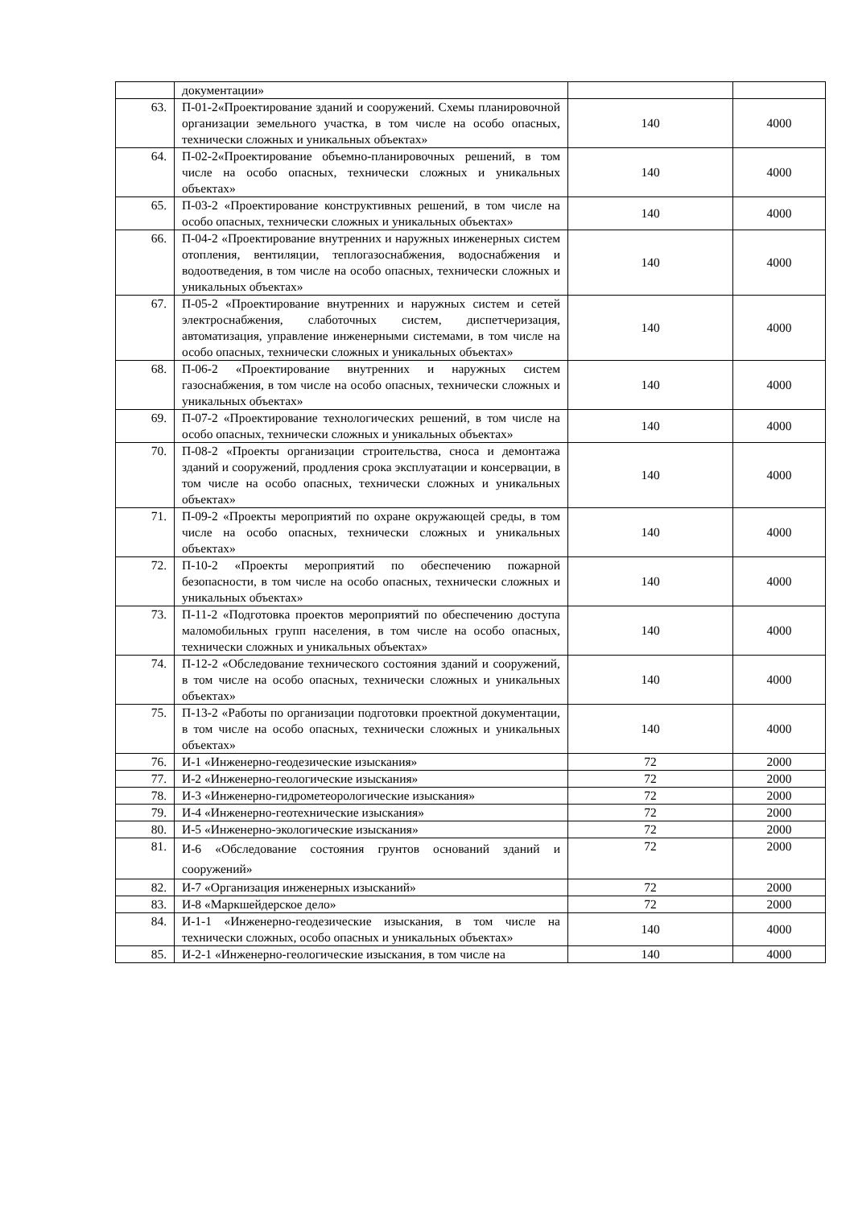| | документации» | | |
| 63. | П-01-2«Проектирование зданий и сооружений. Схемы планировочной организации земельного участка, в том числе на особо опасных, технически сложных и уникальных объектах» | 140 | 4000 |
| 64. | П-02-2«Проектирование объемно-планировочных решений, в том числе на особо опасных, технически сложных и уникальных объектах» | 140 | 4000 |
| 65. | П-03-2 «Проектирование конструктивных решений, в том числе на особо опасных, технически сложных и уникальных объектах» | 140 | 4000 |
| 66. | П-04-2 «Проектирование внутренних и наружных инженерных систем отопления, вентиляции, теплогазоснабжения, водоснабжения и водоотведения, в том числе на особо опасных, технически сложных и уникальных объектах» | 140 | 4000 |
| 67. | П-05-2 «Проектирование внутренних и наружных систем и сетей электроснабжения, слаботочных систем, диспетчеризация, автоматизация, управление инженерными системами, в том числе на особо опасных, технически сложных и уникальных объектах» | 140 | 4000 |
| 68. | П-06-2 «Проектирование внутренних и наружных систем газоснабжения, в том числе на особо опасных, технически сложных и уникальных объектах» | 140 | 4000 |
| 69. | П-07-2 «Проектирование технологических решений, в том числе на особо опасных, технически сложных и уникальных объектах» | 140 | 4000 |
| 70. | П-08-2 «Проекты организации строительства, сноса и демонтажа зданий и сооружений, продления срока эксплуатации и консервации, в том числе на особо опасных, технически сложных и уникальных объектах» | 140 | 4000 |
| 71. | П-09-2 «Проекты мероприятий по охране окружающей среды, в том числе на особо опасных, технически сложных и уникальных объектах» | 140 | 4000 |
| 72. | П-10-2 «Проекты мероприятий по обеспечению пожарной безопасности, в том числе на особо опасных, технически сложных и уникальных объектах» | 140 | 4000 |
| 73. | П-11-2 «Подготовка проектов мероприятий по обеспечению доступа маломобильных групп населения, в том числе на особо опасных, технически сложных и уникальных объектах» | 140 | 4000 |
| 74. | П-12-2 «Обследование технического состояния зданий и сооружений, в том числе на особо опасных, технически сложных и уникальных объектах» | 140 | 4000 |
| 75. | П-13-2 «Работы по организации подготовки проектной документации, в том числе на особо опасных, технически сложных и уникальных объектах» | 140 | 4000 |
| 76. | И-1 «Инженерно-геодезические изыскания» | 72 | 2000 |
| 77. | И-2 «Инженерно-геологические изыскания» | 72 | 2000 |
| 78. | И-3 «Инженерно-гидрометеорологические изыскания» | 72 | 2000 |
| 79. | И-4 «Инженерно-геотехнические изыскания» | 72 | 2000 |
| 80. | И-5 «Инженерно-экологические изыскания» | 72 | 2000 |
| 81. | И-6 «Обследование состояния грунтов оснований зданий и сооружений» | 72 | 2000 |
| 82. | И-7 «Организация инженерных изысканий» | 72 | 2000 |
| 83. | И-8 «Маркшейдерское дело» | 72 | 2000 |
| 84. | И-1-1 «Инженерно-геодезические изыскания, в том числе на технически сложных, особо опасных и уникальных объектах» | 140 | 4000 |
| 85. | И-2-1 «Инженерно-геологические изыскания, в том числе на | 140 | 4000 |